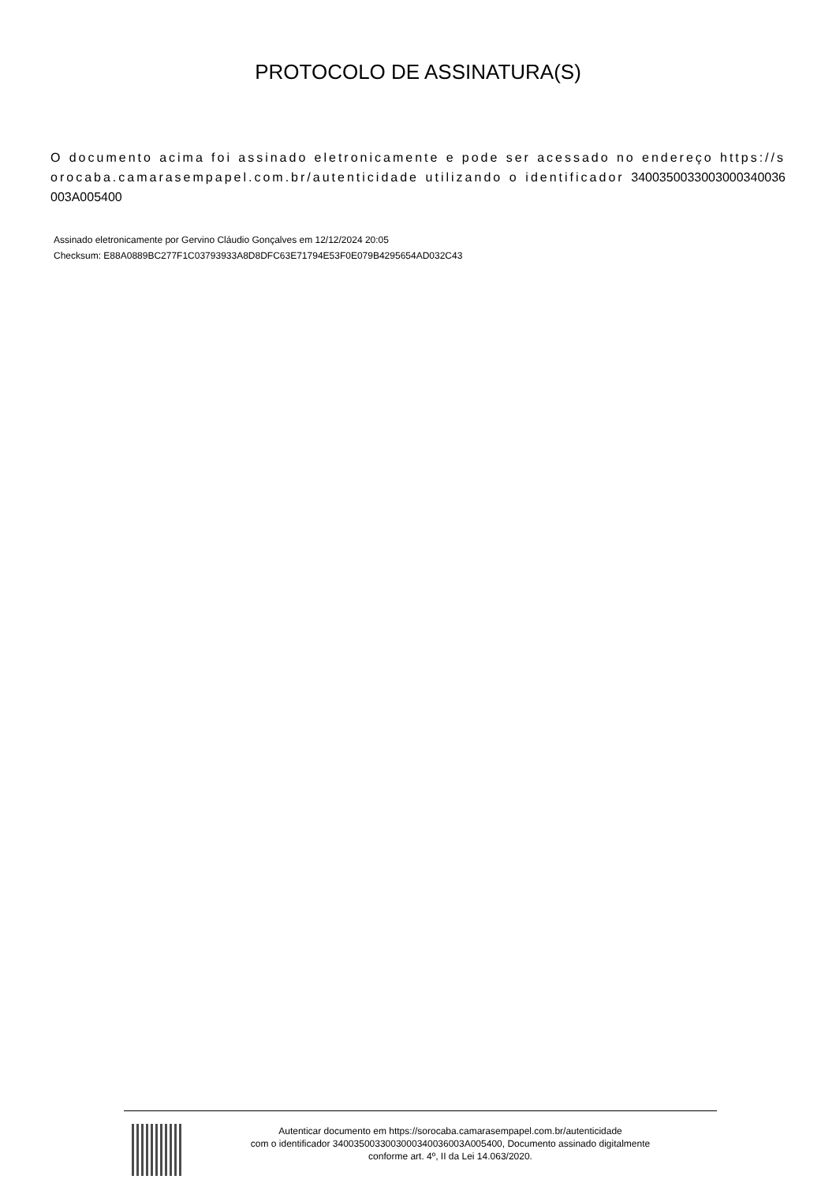PROTOCOLO DE ASSINATURA(S)
O documento acima foi assinado eletronicamente e pode ser acessado no endereço https://sorocaba.camarasempapel.com.br/autenticidade utilizando o identificador 340035003300300034003600​3A005400
Assinado eletronicamente por Gervino Cláudio Gonçalves em 12/12/2024 20:05
Checksum: E88A0889BC277F1C03793933A8D8DFC63E71794E53F0E079B4295654AD032C43
Autenticar documento em https://sorocaba.camarasempapel.com.br/autenticidade
com o identificador 3400350033003000340036003A005400, Documento assinado digitalmente
conforme art. 4º, II da Lei 14.063/2020.